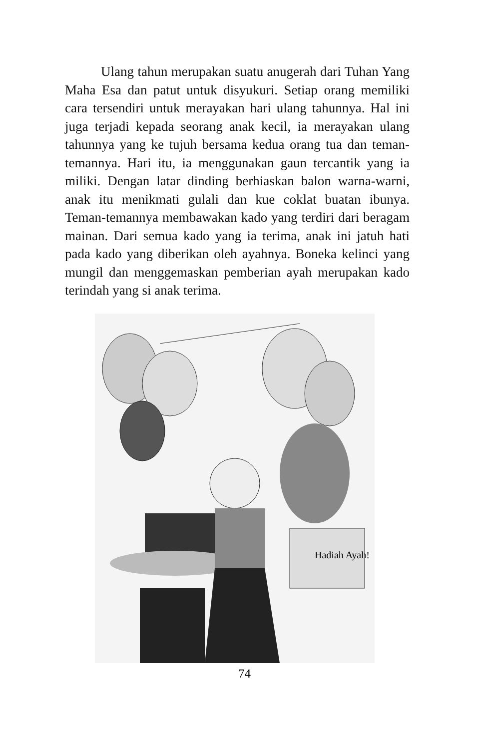Ulang tahun merupakan suatu anugerah dari Tuhan Yang Maha Esa dan patut untuk disyukuri. Setiap orang memiliki cara tersendiri untuk merayakan hari ulang tahunnya. Hal ini juga terjadi kepada seorang anak kecil, ia merayakan ulang tahunnya yang ke tujuh bersama kedua orang tua dan teman-temannya. Hari itu, ia menggunakan gaun tercantik yang ia miliki. Dengan latar dinding berhiaskan balon warna-warni, anak itu menikmati gulali dan kue coklat buatan ibunya. Teman-temannya membawakan kado yang terdiri dari beragam mainan. Dari semua kado yang ia terima, anak ini jatuh hati pada kado yang diberikan oleh ayahnya. Boneka kelinci yang mungil dan menggemaskan pemberian ayah merupakan kado terindah yang si anak terima.
Hadiah Ayah!
74